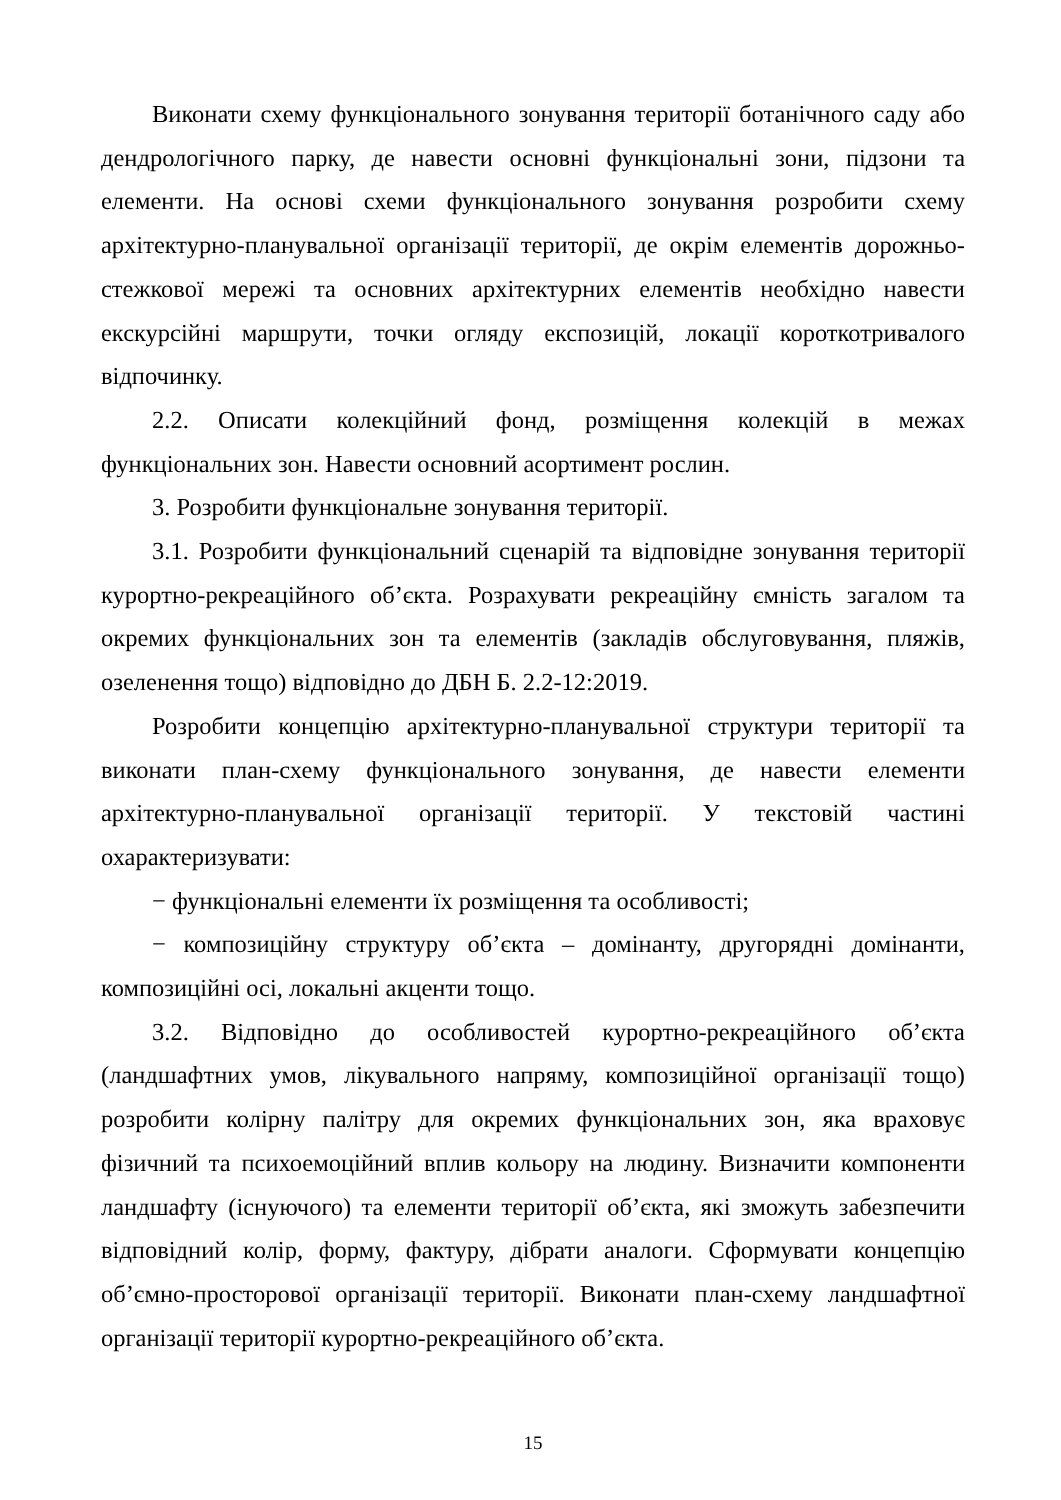Виконати схему функціонального зонування території ботанічного саду або дендрологічного парку, де навести основні функціональні зони, підзони та елементи. На основі схеми функціонального зонування розробити схему архітектурно-планувальної організації території, де окрім елементів дорожньо-стежкової мережі та основних архітектурних елементів необхідно навести екскурсійні маршрути, точки огляду експозицій, локації короткотривалого відпочинку.
2.2. Описати колекційний фонд, розміщення колекцій в межах функціональних зон. Навести основний асортимент рослин.
3. Розробити функціональне зонування території.
3.1. Розробити функціональний сценарій та відповідне зонування території курортно-рекреаційного об’єкта. Розрахувати рекреаційну ємність загалом та окремих функціональних зон та елементів (закладів обслуговування, пляжів, озеленення тощо) відповідно до ДБН Б. 2.2-12:2019.
Розробити концепцію архітектурно-планувальної структури території та виконати план-схему функціонального зонування, де навести елементи архітектурно-планувальної організації території. У текстовій частині охарактеризувати:
− функціональні елементи їх розміщення та особливості;
− композиційну структуру об’єкта – домінанту, другорядні домінанти, композиційні осі, локальні акценти тощо.
3.2. Відповідно до особливостей курортно-рекреаційного об’єкта (ландшафтних умов, лікувального напряму, композиційної організації тощо) розробити колірну палітру для окремих функціональних зон, яка враховує фізичний та психоемоційний вплив кольору на людину. Визначити компоненти ландшафту (існуючого) та елементи території об’єкта, які зможуть забезпечити відповідний колір, форму, фактуру, дібрати аналоги. Сформувати концепцію об’ємно-просторової організації території. Виконати план-схему ландшафтної організації території курортно-рекреаційного об’єкта.
15